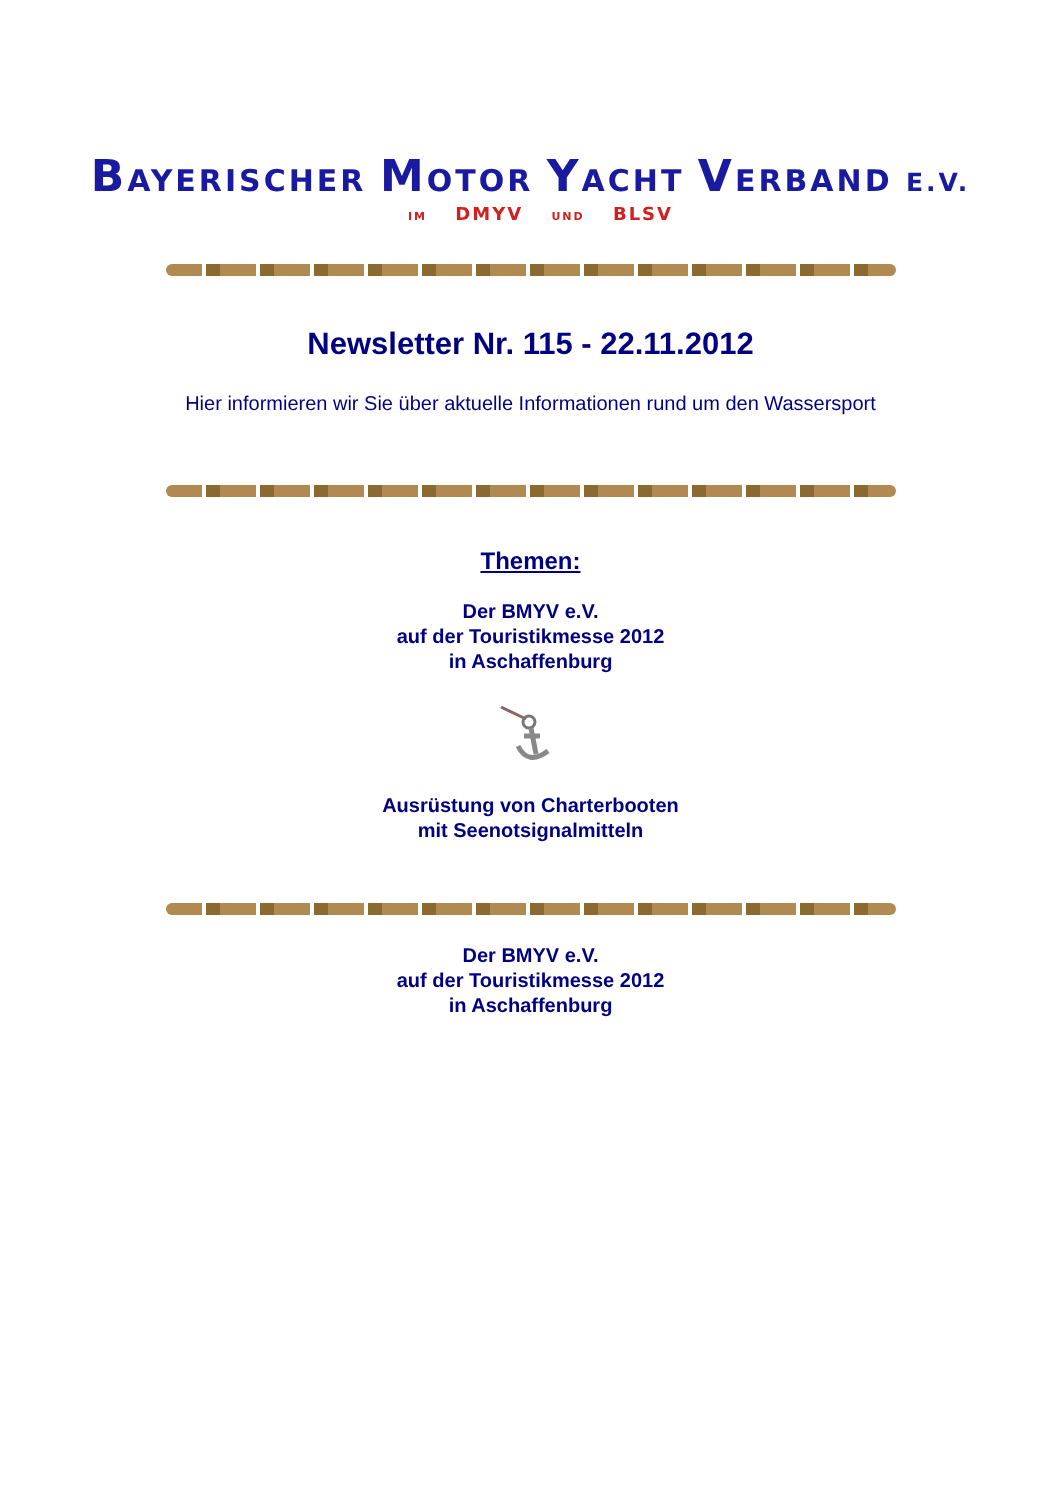BAYERISCHER MOTOR YACHT VERBAND E.V.
IM DMYV UND BLSV
Newsletter Nr. 115 - 22.11.2012
Hier informieren wir Sie über aktuelle Informationen rund um den Wassersport
Themen:
Der BMYV e.V.
auf der Touristikmesse 2012
in Aschaffenburg
Ausrüstung von Charterbooten
mit Seenotsignalmitteln
Der BMYV e.V.
auf der Touristikmesse 2012
in Aschaffenburg